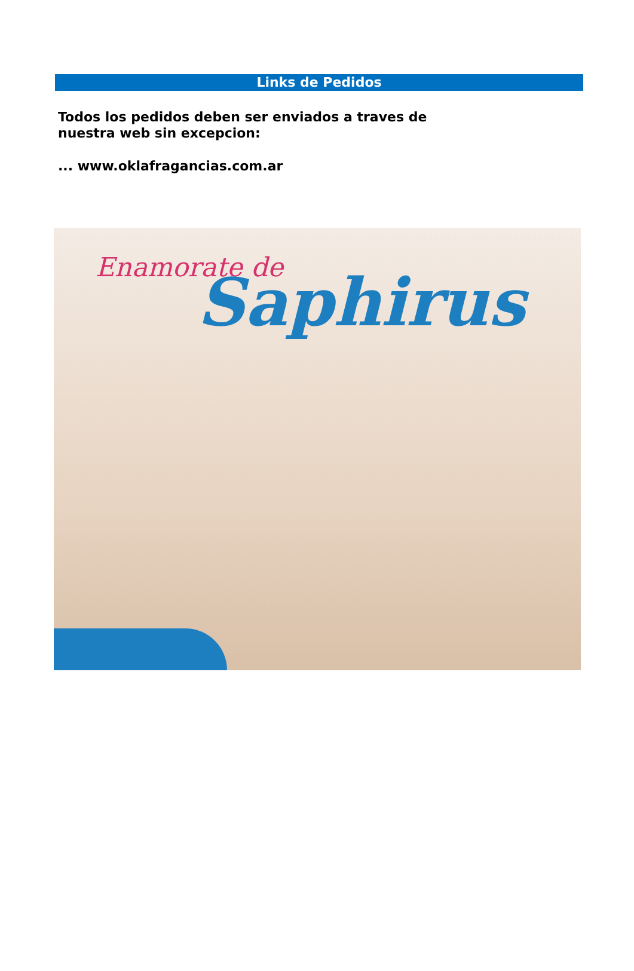Links de Pedidos
Todos los pedidos deben ser enviados a traves de
nuestra web sin excepcion:
... www.oklafragancias.com.ar
Enamorate de Saphirus